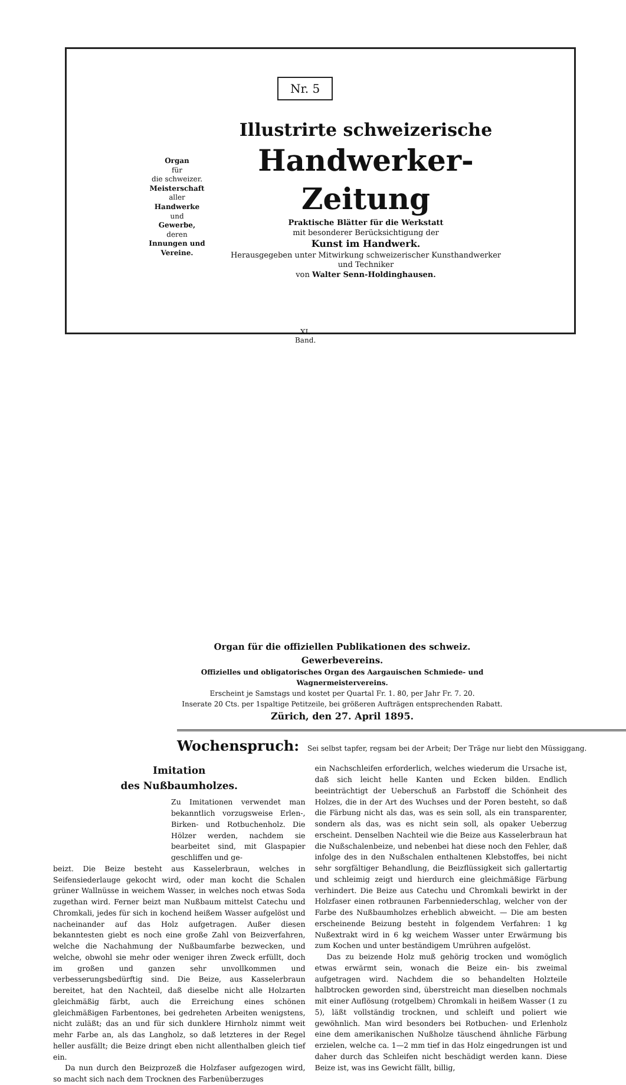Nr. 5
Organ
für
die schweizer.
Meisterschaft
aller
Handwerke
und
Gewerbe,
deren
Innungen und Vereine.
Illustrirte schweizerische
Handwerker-Zeitung
Praktische Blätter für die Werkstatt
mit besonderer Berücksichtigung der
Kunst im Handwerk.
Herausgegeben unter Mitwirkung schweizerischer Kunsthandwerker und Techniker
von Walter Senn-Holdinghausen.
XI.
Band.
Organ für die offiziellen Publikationen des schweiz. Gewerbevereins.
Offizielles und obligatorisches Organ des Aargauischen Schmiede- und Wagnermeistervereins.
Erscheint je Samstags und kostet per Quartal Fr. 1. 80, per Jahr Fr. 7. 20.
Inserate 20 Cts. per 1spaltige Petitzeile, bei größeren Aufträgen entsprechenden Rabatt.
Zürich, den 27. April 1895.
Wochenspruch: Sei selbst tapfer, regsam bei der Arbeit; Der Träge nur liebt den Müssiggang.
Imitation
des Nußbaumholzes.
Zu Imitationen verwendet man bekanntlich vorzugsweise Erlen-, Birken- und Rotbuchenholz. Die Hölzer werden, nachdem sie bearbeitet sind, mit Glaspapier geschliffen und ge-
beizt. Die Beize besteht aus Kasselerbraun, welches in Seifensiederlauge gekocht wird, oder man kocht die Schalen grüner Wallnüsse in weichem Wasser, in welches noch etwas Soda zugethan wird. Ferner beizt man Nußbaum mittelst Catechu und Chromkali, jedes für sich in kochend heißem Wasser aufgelöst und nacheinander auf das Holz aufgetragen. Außer diesen bekanntesten giebt es noch eine große Zahl von Beizverfahren, welche die Nachahmung der Nußbaumfarbe bezwecken, und welche, obwohl sie mehr oder weniger ihren Zweck erfüllt, doch im großen und ganzen sehr unvollkommen und verbesserungsbedürftig sind. Die Beize, aus Kasselerbraun bereitet, hat den Nachteil, daß dieselbe nicht alle Holzarten gleichmäßig färbt, auch die Erreichung eines schönen gleichmäßigen Farbentones, bei gedreheten Arbeiten wenigstens, nicht zuläßt; das an und für sich dunklere Hirnholz nimmt weit mehr Farbe an, als das Langholz, so daß letzteres in der Regel heller ausfällt; die Beize dringt eben nicht allenthalben gleich tief ein.
Da nun durch den Beizprozeß die Holzfaser aufgezogen wird, so macht sich nach dem Trocknen des Farbenüberzuges
ein Nachschleifen erforderlich, welches wiederum die Ursache ist, daß sich leicht helle Kanten und Ecken bilden. Endlich beeinträchtigt der Ueberschuß an Farbstoff die Schönheit des Holzes, die in der Art des Wuchses und der Poren besteht, so daß die Färbung nicht als das, was es sein soll, als ein transparenter, sondern als das, was es nicht sein soll, als opaker Ueberzug erscheint. Denselben Nachteil wie die Beize aus Kasselerbraun hat die Nußschalenbeize, und nebenbei hat diese noch den Fehler, daß infolge des in den Nußschalen enthaltenen Klebstoffes, bei nicht sehr sorgfältiger Behandlung, die Beizflüssigkeit sich gallertartig und schleimig zeigt und hierdurch eine gleichmäßige Färbung verhindert. Die Beize aus Catechu und Chromkali bewirkt in der Holzfaser einen rotbraunen Farbenniederschlag, welcher von der Farbe des Nußbaumholzes erheblich abweicht. — Die am besten erscheinende Beizung besteht in folgendem Verfahren: 1 kg Nußextrakt wird in 6 kg weichem Wasser unter Erwärmung bis zum Kochen und unter beständigem Umrühren aufgelöst.
Das zu beizende Holz muß gehörig trocken und womöglich etwas erwärmt sein, wonach die Beize ein- bis zweimal aufgetragen wird. Nachdem die so behandelten Holzteile halbtrocken geworden sind, überstreicht man dieselben nochmals mit einer Auflösung (rotgelbem) Chromkali in heißem Wasser (1 zu 5), läßt vollständig trocknen, und schleift und poliert wie gewöhnlich. Man wird besonders bei Rotbuchen- und Erlenholz eine dem amerikanischen Nußholze täuschend ähnliche Färbung erzielen, welche ca. 1—2 mm tief in das Holz eingedrungen ist und daher durch das Schleifen nicht beschädigt werden kann. Diese Beize ist, was ins Gewicht fällt, billig,